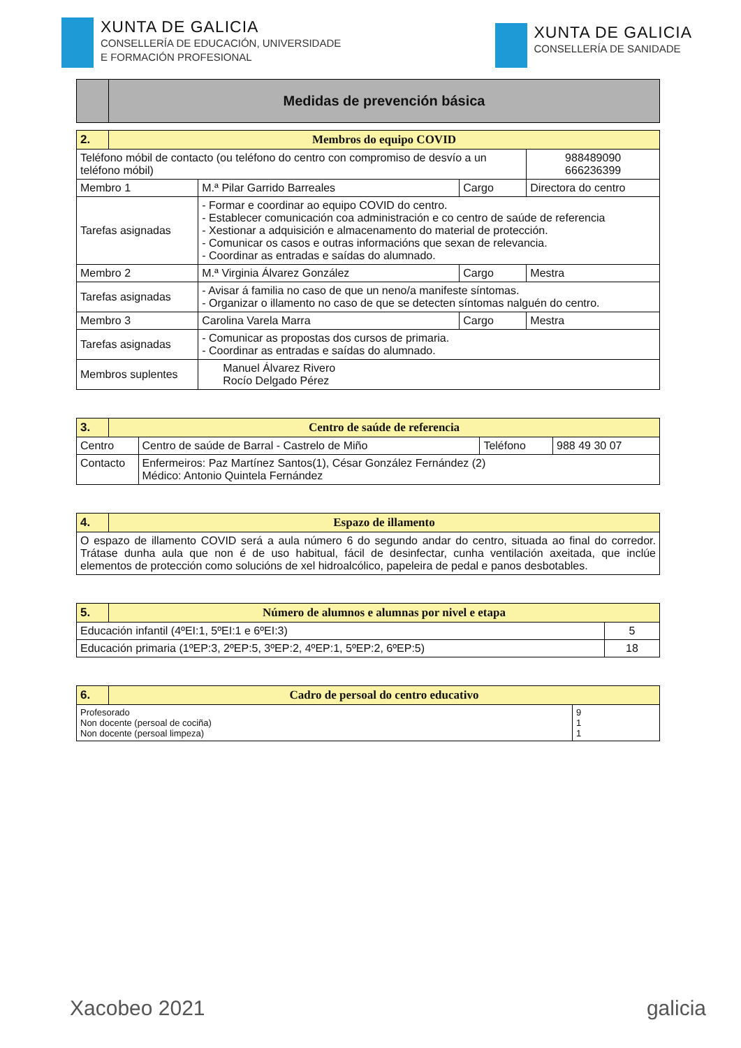XUNTA DE GALICIA
CONSELLERÍA DE EDUCACIÓN, UNIVERSIDADE
E FORMACIÓN PROFESIONAL
XUNTA DE GALICIA
CONSELLERÍA DE SANIDADE
| | Medidas de prevención básica |
| 2. | Membros do equipo COVID | | | |
| --- | --- | --- | --- | --- |
| Teléfono móbil de contacto (ou teléfono do centro con compromiso de desvío a un teléfono móbil) | | | | 988489090 666236399 |
| Membro 1 | | M.ª Pilar Garrido Barreales | Cargo | Directora do centro |
| Tarefas asignadas | | - Formar e coordinar ao equipo COVID do centro. - Establecer comunicación coa administración e co centro de saúde de referencia - Xestionar a adquisición e almacenamento do material de protección. - Comunicar os casos e outras informacións que sexan de relevancia. - Coordinar as entradas e saídas do alumnado. | | |
| Membro 2 | | M.ª Virginia Álvarez González | Cargo | Mestra |
| Tarefas asignadas | | - Avisar á familia no caso de que un neno/a manifeste síntomas. - Organizar o illamento no caso de que se detecten síntomas nalguén do centro. | | |
| Membro 3 | | Carolina Varela Marra | Cargo | Mestra |
| Tarefas asignadas | | - Comunicar as propostas dos cursos de primaria. - Coordinar as entradas e saídas do alumnado. | | |
| Membros suplentes | | Manuel Álvarez Rivero Rocío Delgado Pérez | | |
| 3. | Centro de saúde de referencia | | | |
| --- | --- | --- | --- | --- |
| Centro | | Centro de saúde de Barral - Castrelo de Miño | Teléfono | 988 49 30 07 |
| Contacto | | Enfermeiros: Paz Martínez Santos(1), César González Fernández (2) Médico: Antonio Quintela Fernández | | |
| 4. | Espazo de illamento |
| --- | --- |
| O espazo de illamento COVID será a aula número 6 do segundo andar do centro, situada ao final do corredor. Trátase dunha aula que non é de uso habitual, fácil de desinfectar, cunha ventilación axeitada, que inclúe elementos de protección como solucións de xel hidroalcólico, papeleira de pedal e panos desbotables. | |
| 5. | Número de alumnos e alumnas por nivel e etapa | |
| --- | --- | --- |
| Educación infantil (4ºEI:1, 5ºEI:1 e 6ºEI:3) | | 5 |
| Educación primaria (1ºEP:3, 2ºEP:5, 3ºEP:2, 4ºEP:1, 5ºEP:2, 6ºEP:5) | | 18 |
| 6. | Cadro de persoal do centro educativo | |
| --- | --- | --- |
| Profesorado Non docente (persoal de cociña) Non docente (persoal limpeza) | | 9 1 1 |
Xacobeo 2021 galicia